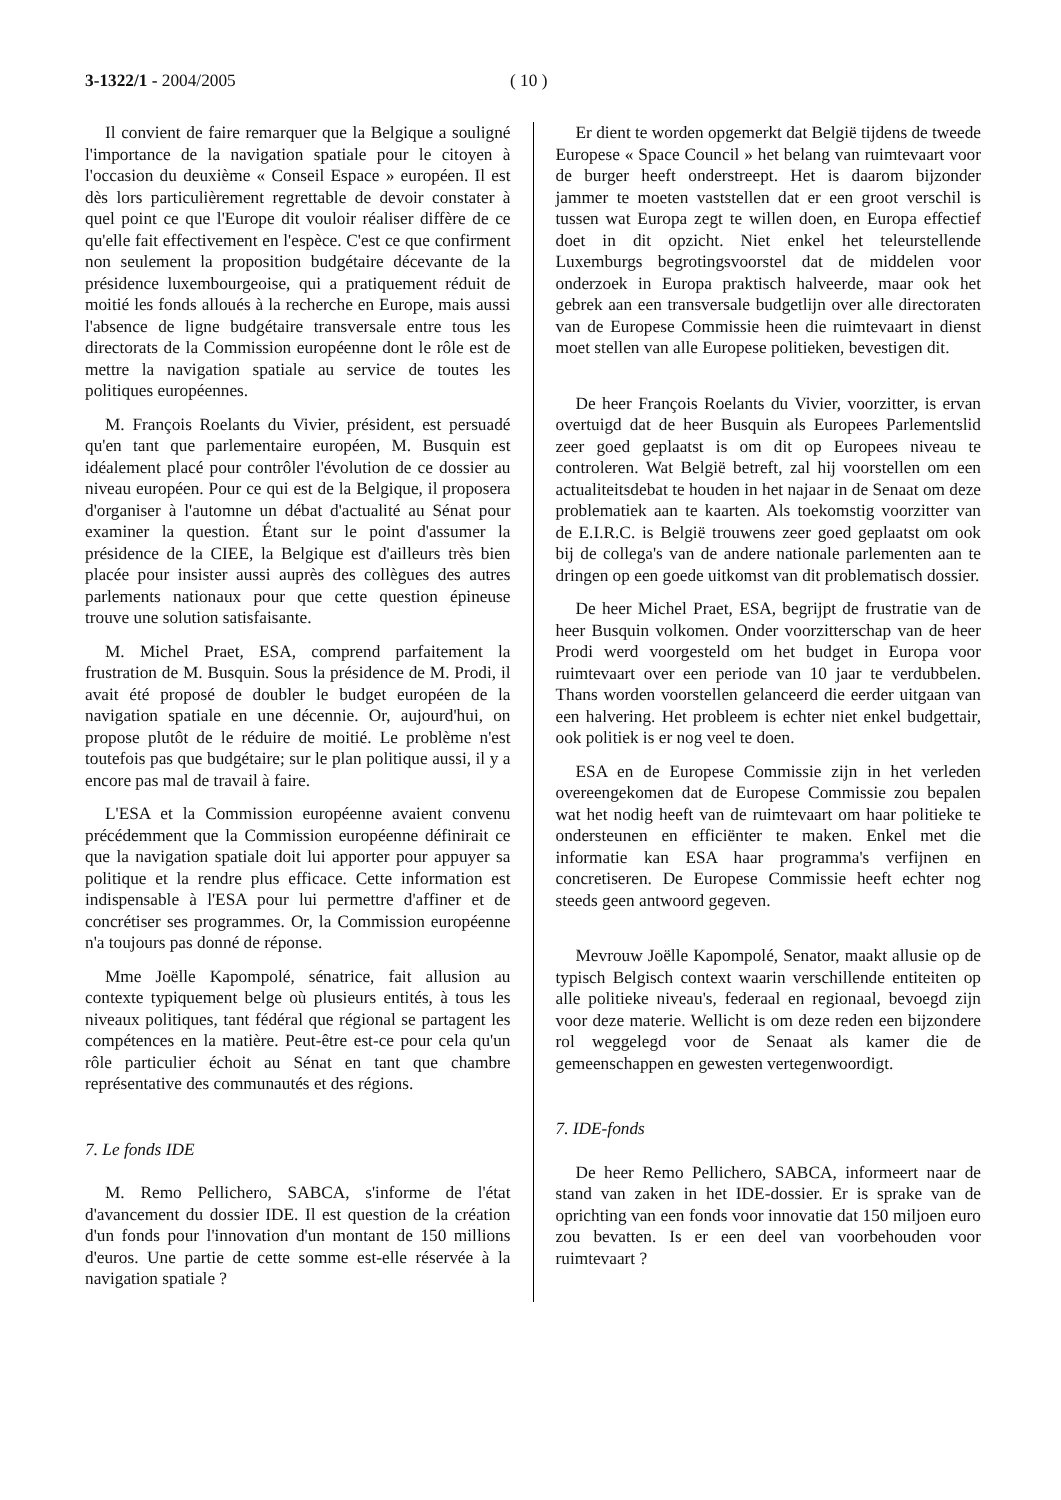3-1322/1 - 2004/2005 ( 10 )
Il convient de faire remarquer que la Belgique a souligné l'importance de la navigation spatiale pour le citoyen à l'occasion du deuxième « Conseil Espace » européen. Il est dès lors particulièrement regrettable de devoir constater à quel point ce que l'Europe dit vouloir réaliser diffère de ce qu'elle fait effectivement en l'espèce. C'est ce que confirment non seulement la proposition budgétaire décevante de la présidence luxembourgeoise, qui a pratiquement réduit de moitié les fonds alloués à la recherche en Europe, mais aussi l'absence de ligne budgétaire transversale entre tous les directorats de la Commission européenne dont le rôle est de mettre la navigation spatiale au service de toutes les politiques européennes.
M. François Roelants du Vivier, président, est persuadé qu'en tant que parlementaire européen, M. Busquin est idéalement placé pour contrôler l'évolution de ce dossier au niveau européen. Pour ce qui est de la Belgique, il proposera d'organiser à l'automne un débat d'actualité au Sénat pour examiner la question. Étant sur le point d'assumer la présidence de la CIEE, la Belgique est d'ailleurs très bien placée pour insister aussi auprès des collègues des autres parlements nationaux pour que cette question épineuse trouve une solution satisfaisante.
M. Michel Praet, ESA, comprend parfaitement la frustration de M. Busquin. Sous la présidence de M. Prodi, il avait été proposé de doubler le budget européen de la navigation spatiale en une décennie. Or, aujourd'hui, on propose plutôt de le réduire de moitié. Le problème n'est toutefois pas que budgétaire; sur le plan politique aussi, il y a encore pas mal de travail à faire.
L'ESA et la Commission européenne avaient convenu précédemment que la Commission européenne définirait ce que la navigation spatiale doit lui apporter pour appuyer sa politique et la rendre plus efficace. Cette information est indispensable à l'ESA pour lui permettre d'affiner et de concrétiser ses programmes. Or, la Commission européenne n'a toujours pas donné de réponse.
Mme Joëlle Kapompolé, sénatrice, fait allusion au contexte typiquement belge où plusieurs entités, à tous les niveaux politiques, tant fédéral que régional se partagent les compétences en la matière. Peut-être est-ce pour cela qu'un rôle particulier échoit au Sénat en tant que chambre représentative des communautés et des régions.
7. Le fonds IDE
M. Remo Pellichero, SABCA, s'informe de l'état d'avancement du dossier IDE. Il est question de la création d'un fonds pour l'innovation d'un montant de 150 millions d'euros. Une partie de cette somme est-elle réservée à la navigation spatiale ?
Er dient te worden opgemerkt dat België tijdens de tweede Europese « Space Council » het belang van ruimtevaart voor de burger heeft onderstreept. Het is daarom bijzonder jammer te moeten vaststellen dat er een groot verschil is tussen wat Europa zegt te willen doen, en Europa effectief doet in dit opzicht. Niet enkel het teleurstellende Luxemburgs begrotingsvoorstel dat de middelen voor onderzoek in Europa praktisch halveerde, maar ook het gebrek aan een transversale budgetlijn over alle directoraten van de Europese Commissie heen die ruimtevaart in dienst moet stellen van alle Europese politieken, bevestigen dit.
De heer François Roelants du Vivier, voorzitter, is ervan overtuigd dat de heer Busquin als Europees Parlementslid zeer goed geplaatst is om dit op Europees niveau te controleren. Wat België betreft, zal hij voorstellen om een actualiteitsdebat te houden in het najaar in de Senaat om deze problematiek aan te kaarten. Als toekomstig voorzitter van de E.I.R.C. is België trouwens zeer goed geplaatst om ook bij de collega's van de andere nationale parlementen aan te dringen op een goede uitkomst van dit problematisch dossier.
De heer Michel Praet, ESA, begrijpt de frustratie van de heer Busquin volkomen. Onder voorzitterschap van de heer Prodi werd voorgesteld om het budget in Europa voor ruimtevaart over een periode van 10 jaar te verdubbelen. Thans worden voorstellen gelanceerd die eerder uitgaan van een halvering. Het probleem is echter niet enkel budgettair, ook politiek is er nog veel te doen.
ESA en de Europese Commissie zijn in het verleden overeengekomen dat de Europese Commissie zou bepalen wat het nodig heeft van de ruimtevaart om haar politieke te ondersteunen en efficiënter te maken. Enkel met die informatie kan ESA haar programma's verfijnen en concretiseren. De Europese Commissie heeft echter nog steeds geen antwoord gegeven.
Mevrouw Joëlle Kapompolé, Senator, maakt allusie op de typisch Belgisch context waarin verschillende entiteiten op alle politieke niveau's, federaal en regionaal, bevoegd zijn voor deze materie. Wellicht is om deze reden een bijzondere rol weggelegd voor de Senaat als kamer die de gemeenschappen en gewesten vertegenwoordigt.
7. IDE-fonds
De heer Remo Pellichero, SABCA, informeert naar de stand van zaken in het IDE-dossier. Er is sprake van de oprichting van een fonds voor innovatie dat 150 miljoen euro zou bevatten. Is er een deel van voorbehouden voor ruimtevaart ?